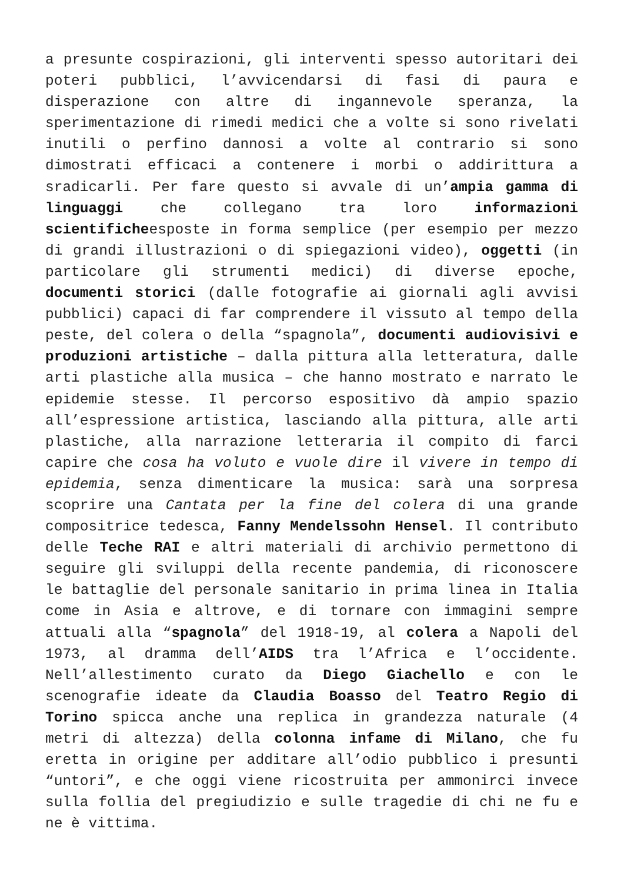a presunte cospirazioni, gli interventi spesso autoritari dei poteri pubblici, l’avvicendarsi di fasi di paura e disperazione con altre di ingannevole speranza, la sperimentazione di rimedi medici che a volte si sono rivelati inutili o perfino dannosi a volte al contrario si sono dimostrati efficaci a contenere i morbi o addirittura a sradicarli. Per fare questo si avvale di un’ampia gamma di linguaggi che collegano tra loro informazioni scientificheesposte in forma semplice (per esempio per mezzo di grandi illustrazioni o di spiegazioni video), oggetti (in particolare gli strumenti medici) di diverse epoche, documenti storici (dalle fotografie ai giornali agli avvisi pubblici) capaci di far comprendere il vissuto al tempo della peste, del colera o della “spagnola”, documenti audiovisivi e produzioni artistiche – dalla pittura alla letteratura, dalle arti plastiche alla musica – che hanno mostrato e narrato le epidemie stesse. Il percorso espositivo dà ampio spazio all’espressione artistica, lasciando alla pittura, alle arti plastiche, alla narrazione letteraria il compito di farci capire che cosa ha voluto e vuole dire il vivere in tempo di epidemia, senza dimenticare la musica: sarà una sorpresa scoprire una Cantata per la fine del colera di una grande compositrice tedesca, Fanny Mendelssohn Hensel. Il contributo delle Teche RAI e altri materiali di archivio permettono di seguire gli sviluppi della recente pandemia, di riconoscere le battaglie del personale sanitario in prima linea in Italia come in Asia e altrove, e di tornare con immagini sempre attuali alla “spagnola” del 1918-19, al colera a Napoli del 1973, al dramma dell’AIDS tra l’Africa e l’occidente. Nell’allestimento curato da Diego Giachello e con le scenografie ideate da Claudia Boasso del Teatro Regio di Torino spicca anche una replica in grandezza naturale (4 metri di altezza) della colonna infame di Milano, che fu eretta in origine per additare all’odio pubblico i presunti “untori”, e che oggi viene ricostruita per ammonirci invece sulla follia del pregiudizio e sulle tragedie di chi ne fu e ne è vittima.